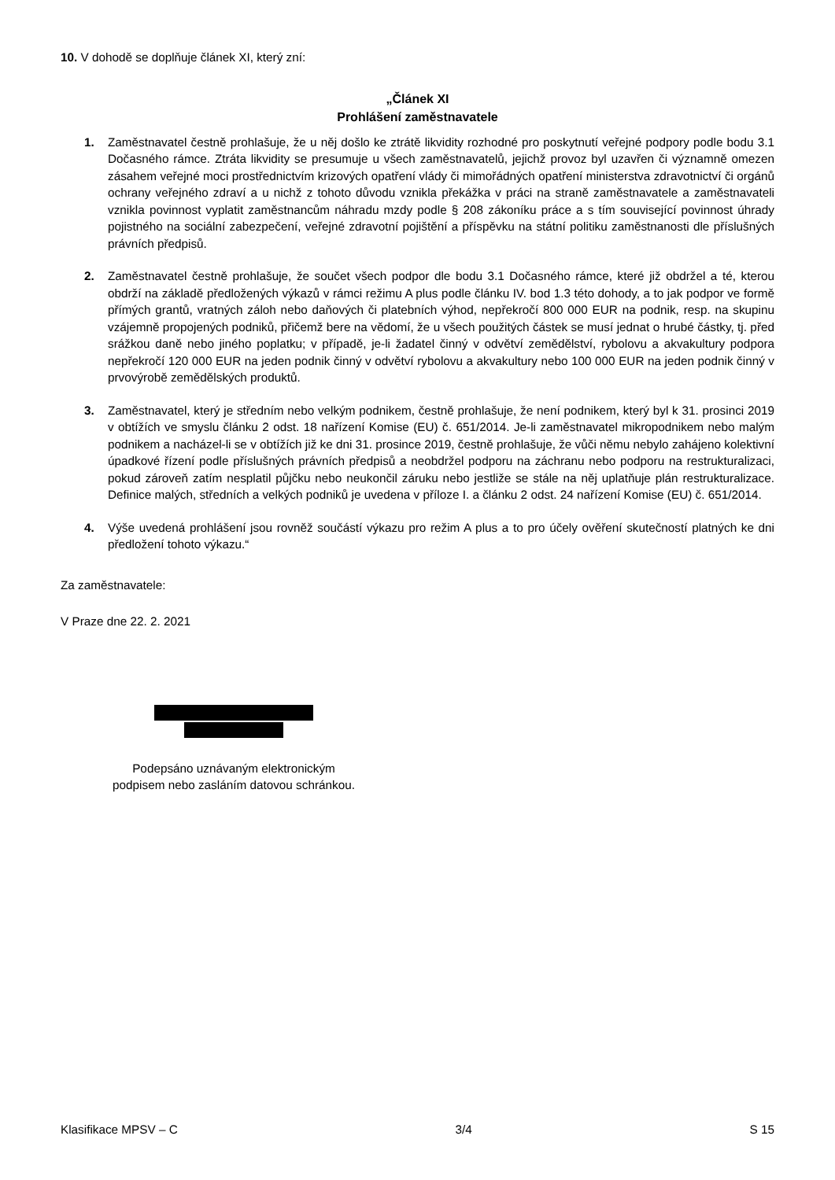10. V dohodě se doplňuje článek XI, který zní:
„Článek XI
Prohlášení zaměstnavatele
1. Zaměstnavatel čestně prohlašuje, že u něj došlo ke ztrátě likvidity rozhodné pro poskytnutí veřejné podpory podle bodu 3.1 Dočasného rámce. Ztráta likvidity se presumuje u všech zaměstnavatelů, jejichž provoz byl uzavřen či významně omezen zásahem veřejné moci prostřednictvím krizových opatření vlády či mimořádných opatření ministerstva zdravotnictví či orgánů ochrany veřejného zdraví a u nichž z tohoto důvodu vznikla překážka v práci na straně zaměstnavatele a zaměstnavateli vznikla povinnost vyplatit zaměstnancům náhradu mzdy podle § 208 zákoníku práce a s tím související povinnost úhrady pojistného na sociální zabezpečení, veřejné zdravotní pojištění a příspěvku na státní politiku zaměstnanosti dle příslušných právních předpisů.
2. Zaměstnavatel čestně prohlašuje, že součet všech podpor dle bodu 3.1 Dočasného rámce, které již obdržel a té, kterou obdrží na základě předložených výkazů v rámci režimu A plus podle článku IV. bod 1.3 této dohody, a to jak podpor ve formě přímých grantů, vratných záloh nebo daňových či platebních výhod, nepřekročí 800 000 EUR na podnik, resp. na skupinu vzájemně propojených podniků, přičemž bere na vědomí, že u všech použitých částek se musí jednat o hrubé částky, tj. před srážkou daně nebo jiného poplatku; v případě, je-li žadatel činný v odvětví zemědělství, rybolovu a akvakultury podpora nepřekročí 120 000 EUR na jeden podnik činný v odvětví rybolovu a akvakultury nebo 100 000 EUR na jeden podnik činný v prvovýrobě zemědělských produktů.
3. Zaměstnavatel, který je středním nebo velkým podnikem, čestně prohlašuje, že není podnikem, který byl k 31. prosinci 2019 v obtížích ve smyslu článku 2 odst. 18 nařízení Komise (EU) č. 651/2014. Je-li zaměstnavatel mikropodnikem nebo malým podnikem a nacházel-li se v obtížích již ke dni 31. prosince 2019, čestně prohlašuje, že vůči němu nebylo zahájeno kolektivní úpadkové řízení podle příslušných právních předpisů a neobdržel podporu na záchranu nebo podporu na restrukturalizaci, pokud zároveň zatím nesplatil půjčku nebo neukončil záruku nebo jestliže se stále na něj uplatňuje plán restrukturalizace. Definice malých, středních a velkých podniků je uvedena v příloze I. a článku 2 odst. 24 nařízení Komise (EU) č. 651/2014.
4. Výše uvedená prohlášení jsou rovněž součástí výkazu pro režim A plus a to pro účely ověření skutečností platných ke dni předložení tohoto výkazu.“
Za zaměstnavatele:
V Praze dne 22. 2. 2021
Podepsáno uznávaným elektronickým
podpisem nebo zasláním datovou schránkou.
Klasifikace MPSV – C 3/4 S 15